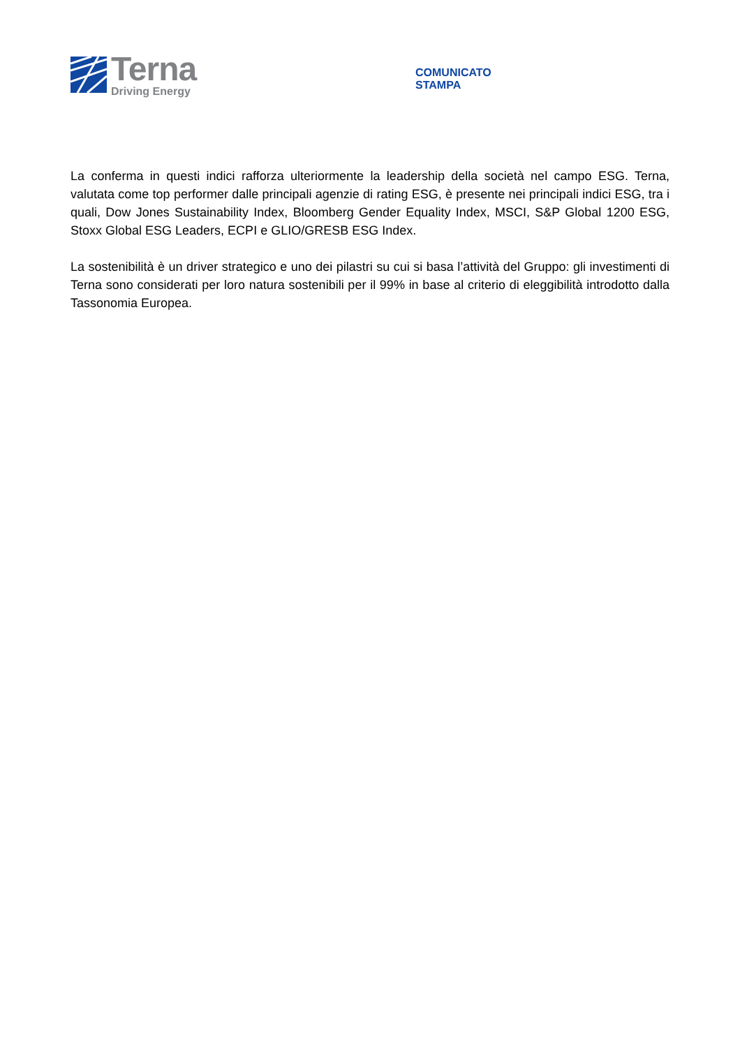Terna
Driving Energy
COMUNICATO
STAMPA
La conferma in questi indici rafforza ulteriormente la leadership della società nel campo ESG. Terna, valutata come top performer dalle principali agenzie di rating ESG, è presente nei principali indici ESG, tra i quali, Dow Jones Sustainability Index, Bloomberg Gender Equality Index, MSCI, S&P Global 1200 ESG, Stoxx Global ESG Leaders, ECPI e GLIO/GRESB ESG Index.
La sostenibilità è un driver strategico e uno dei pilastri su cui si basa l’attività del Gruppo: gli investimenti di Terna sono considerati per loro natura sostenibili per il 99% in base al criterio di eleggibilità introdotto dalla Tassonomia Europea.